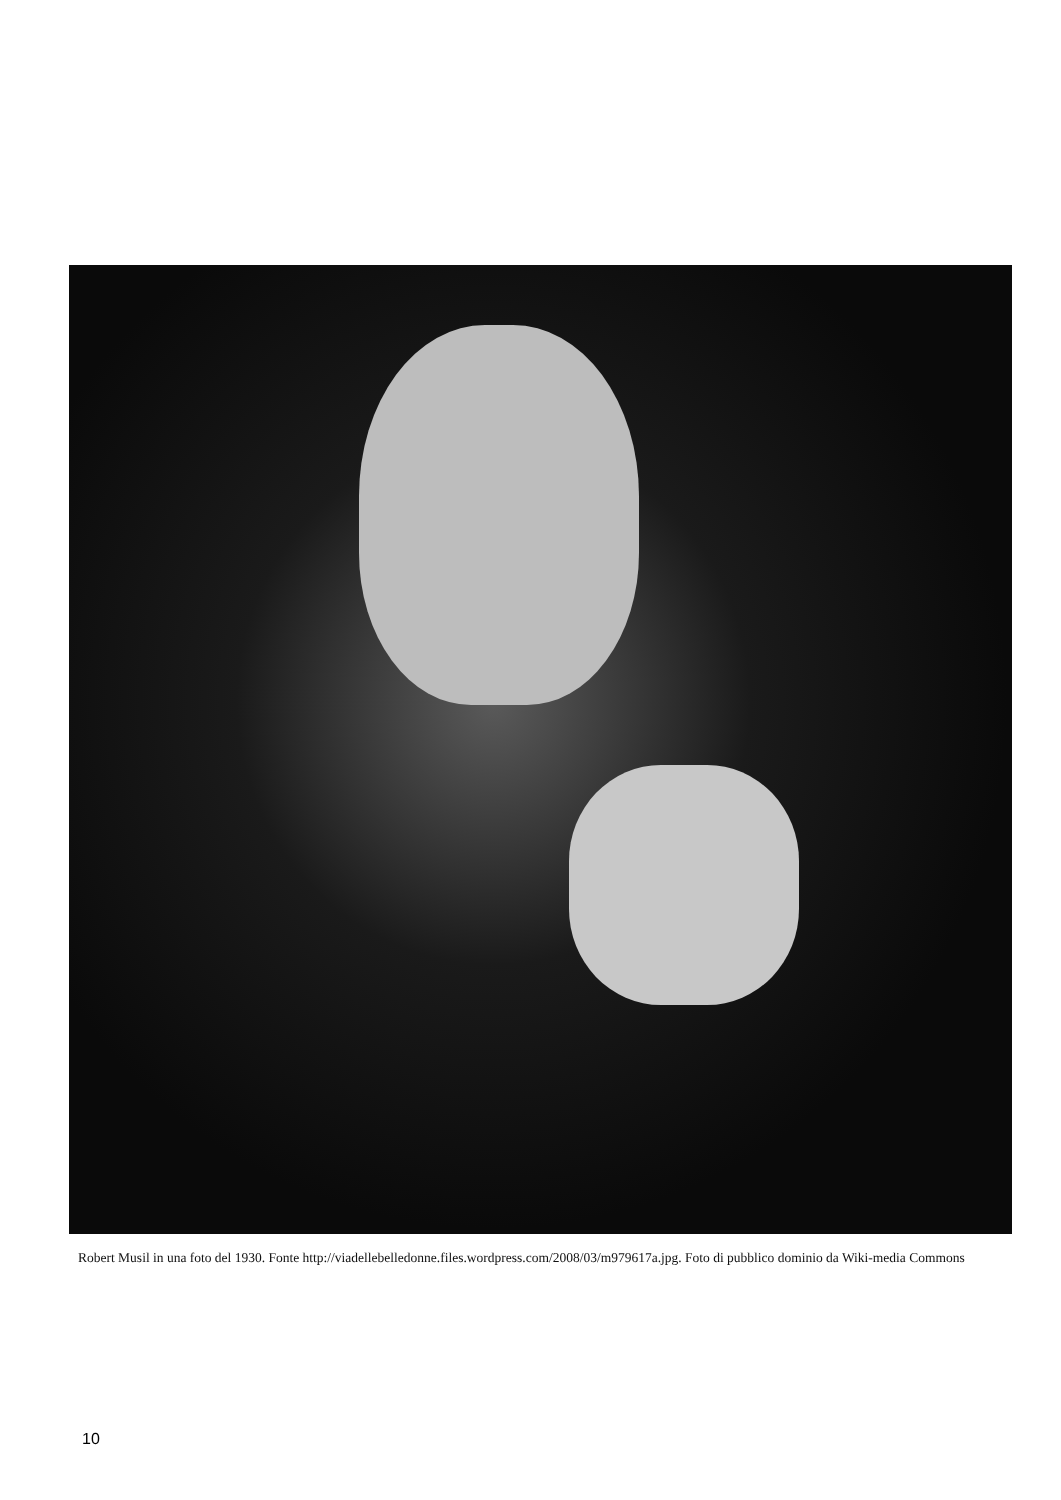Robert Musil in una foto del 1930. Fonte http://viadellebelledonne.files.wordpress.com/2008/03/m979617a.jpg. Foto di pubblico dominio da Wiki-media Commons
10